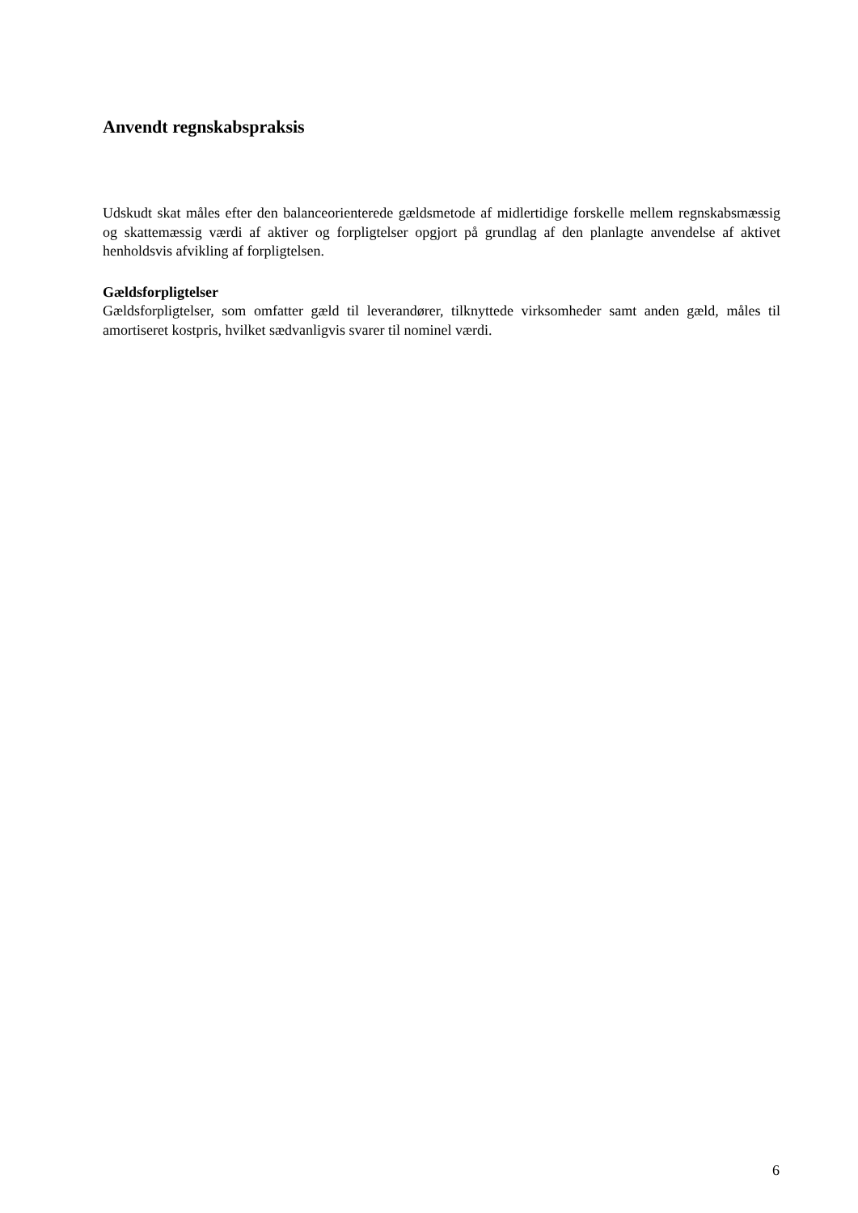Anvendt regnskabspraksis
Udskudt skat måles efter den balanceorienterede gældsmetode af midlertidige forskelle mellem regnskabsmæssig og skattemæssig værdi af aktiver og forpligtelser opgjort på grundlag af den planlagte anvendelse af aktivet henholdsvis afvikling af forpligtelsen.
Gældsforpligtelser
Gældsforpligtelser, som omfatter gæld til leverandører, tilknyttede virksomheder samt anden gæld, måles til amortiseret kostpris, hvilket sædvanligvis svarer til nominel værdi.
6